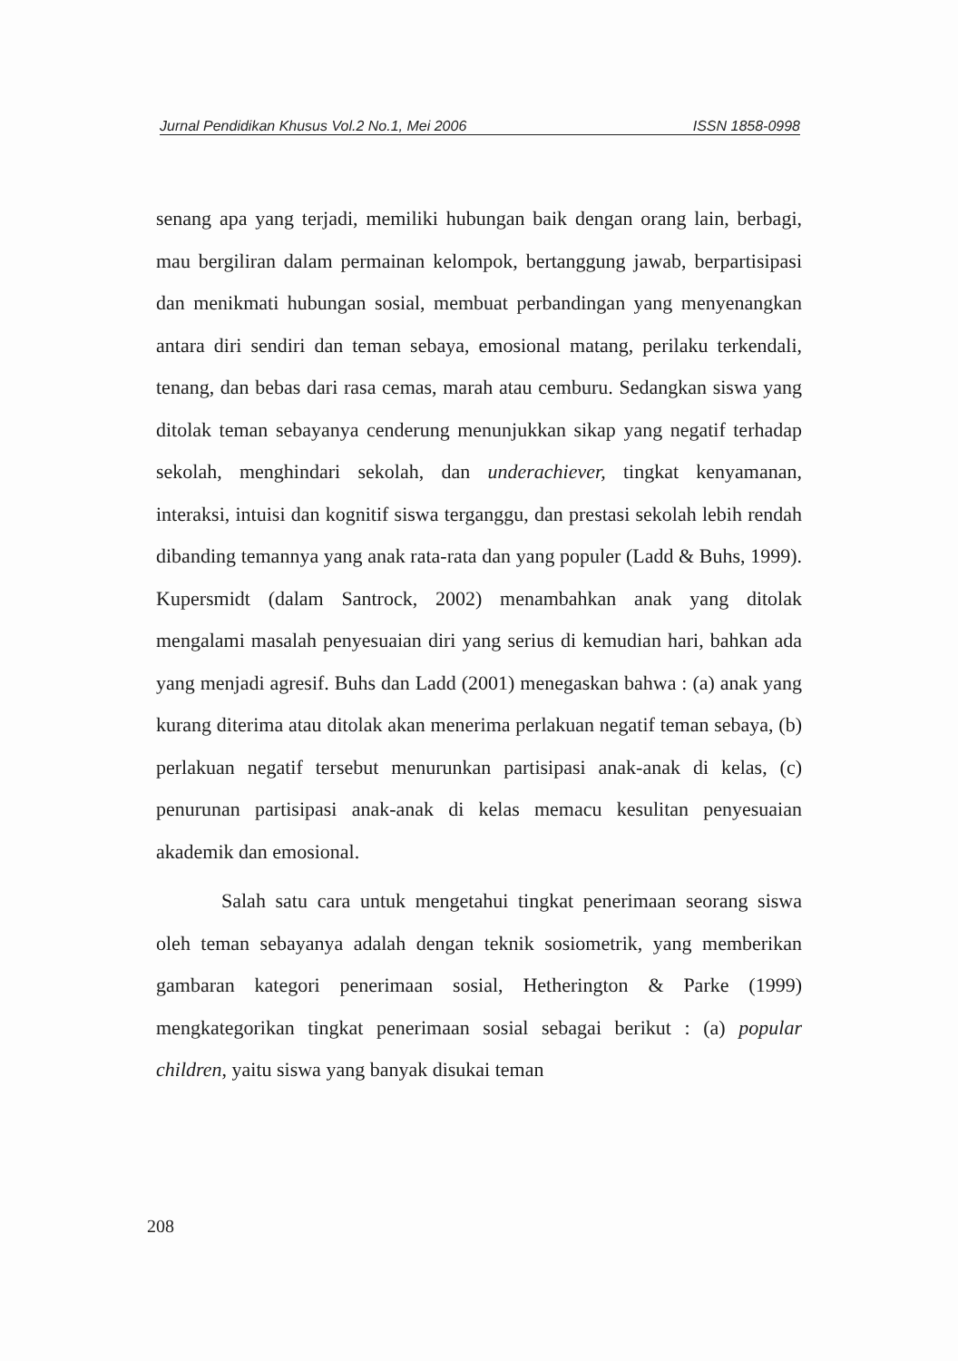Jurnal Pendidikan Khusus Vol.2 No.1, Mei 2006 ISSN 1858-0998
senang apa yang terjadi, memiliki hubungan baik dengan orang lain, berbagi, mau bergiliran dalam permainan kelompok, bertanggung jawab, berpartisipasi dan menikmati hubungan sosial, membuat perbandingan yang menyenangkan antara diri sendiri dan teman sebaya, emosional matang, perilaku terkendali, tenang, dan bebas dari rasa cemas, marah atau cemburu. Sedangkan siswa yang ditolak teman sebayanya cenderung menunjukkan sikap yang negatif terhadap sekolah, menghindari sekolah, dan underachiever, tingkat kenyamanan, interaksi, intuisi dan kognitif siswa terganggu, dan prestasi sekolah lebih rendah dibanding temannya yang anak rata-rata dan yang populer (Ladd & Buhs, 1999). Kupersmidt (dalam Santrock, 2002) menambahkan anak yang ditolak mengalami masalah penyesuaian diri yang serius di kemudian hari, bahkan ada yang menjadi agresif. Buhs dan Ladd (2001) menegaskan bahwa : (a) anak yang kurang diterima atau ditolak akan menerima perlakuan negatif teman sebaya, (b) perlakuan negatif tersebut menurunkan partisipasi anak-anak di kelas, (c) penurunan partisipasi anak-anak di kelas memacu kesulitan penyesuaian akademik dan emosional.
Salah satu cara untuk mengetahui tingkat penerimaan seorang siswa oleh teman sebayanya adalah dengan teknik sosiometrik, yang memberikan gambaran kategori penerimaan sosial, Hetherington & Parke (1999) mengkategorikan tingkat penerimaan sosial sebagai berikut : (a) popular children, yaitu siswa yang banyak disukai teman
208